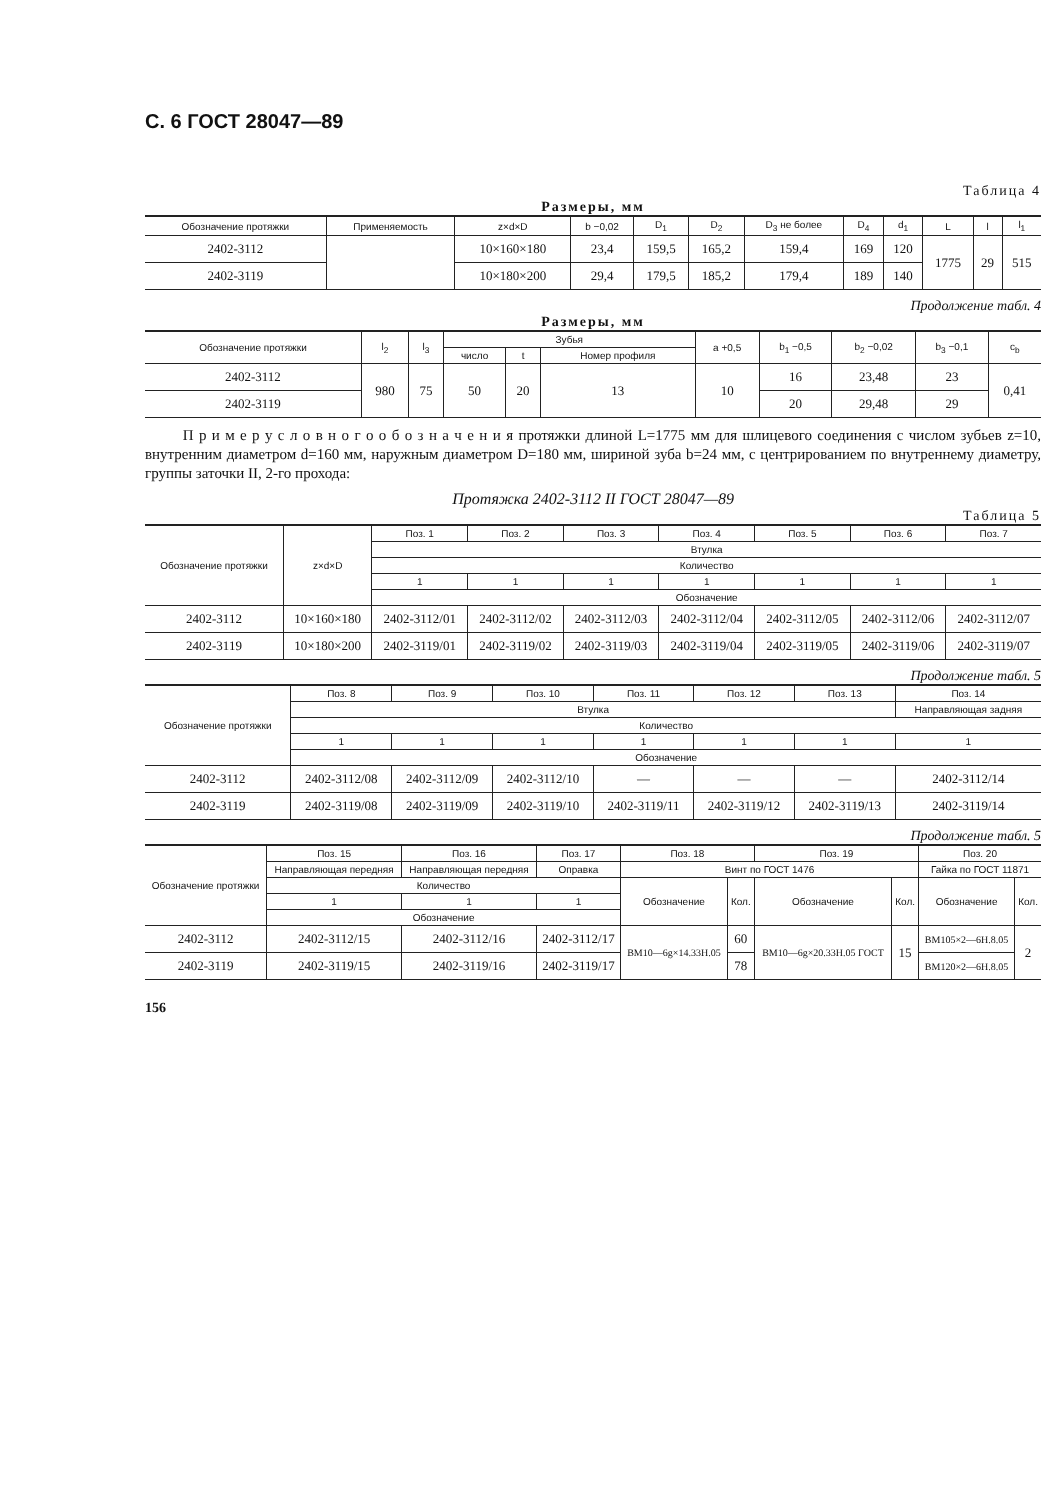С. 6 ГОСТ 28047—89
Таблица 4
Размеры, мм
| Обозначение протяжки | Применяемость | z×d×D | b −0,02 | D<sub>1</sub> | D<sub>2</sub> | D<sub>3</sub> не более | D<sub>4</sub> | d<sub>1</sub> | L | l | l<sub>1</sub> |
| --- | --- | --- | --- | --- | --- | --- | --- | --- | --- | --- | --- |
| 2402-3112 | | 10×160×180 | 23,4 | 159,5 | 165,2 | 159,4 | 169 | 120 | 1775 | 29 | 515 |
| 2402-3119 | | 10×180×200 | 29,4 | 179,5 | 185,2 | 179,4 | 189 | 140 | | | |
Продолжение табл. 4
Размеры, мм
| Обозначение протяжки | l<sub>2</sub> | l<sub>3</sub> | Зубья | | | a +0,5 | b<sub>1</sub> −0,5 | b<sub>2</sub> −0,02 | b<sub>3</sub> −0,1 | c<sub>b</sub> |
| --- | --- | --- | --- | --- | --- | --- | --- | --- | --- | --- |
| | | | число | t | Номер профиля | | | | | |
| 2402-3112 | 980 | 75 | 50 | 20 | 13 | 10 | 16 | 23,48 | 23 | 0,41 |
| 2402-3119 | | | | | | | 20 | 29,48 | 29 | |
П р и м е р у с л о в н о г о о б о з н а ч е н и я протяжки длиной L=1775 мм для шлицевого соединения с числом зубьев z=10, внутренним диаметром d=160 мм, наружным диаметром D=180 мм, шириной зуба b=24 мм, с центрированием по внутреннему диаметру, группы заточки II, 2-го прохода:
Протяжка 2402-3112 II ГОСТ 28047—89
Таблица 5
| Обозначение протяжки | z×d×D | Поз. 1 | Поз. 2 | Поз. 3 | Поз. 4 | Поз. 5 | Поз. 6 | Поз. 7 |
| --- | --- | --- | --- | --- | --- | --- | --- | --- |
| | | Втулка | | | | | | |
| | | Количество | | | | | | |
| | | 1 | 1 | 1 | 1 | 1 | 1 | 1 |
| | | Обозначение | | | | | | |
| 2402-3112 | 10×160×180 | 2402-3112/01 | 2402-3112/02 | 2402-3112/03 | 2402-3112/04 | 2402-3112/05 | 2402-3112/06 | 2402-3112/07 |
| 2402-3119 | 10×180×200 | 2402-3119/01 | 2402-3119/02 | 2402-3119/03 | 2402-3119/04 | 2402-3119/05 | 2402-3119/06 | 2402-3119/07 |
Продолжение табл. 5
| Обозначение протяжки | Поз. 8 | Поз. 9 | Поз. 10 | Поз. 11 | Поз. 12 | Поз. 13 | Поз. 14 |
| --- | --- | --- | --- | --- | --- | --- | --- |
| | Втулка | | | | | | Направляющая задняя |
| | Количество | | | | | | |
| | 1 | 1 | 1 | 1 | 1 | 1 | 1 |
| | Обозначение | | | | | | |
| 2402-3112 | 2402-3112/08 | 2402-3112/09 | 2402-3112/10 | — | — | — | 2402-3112/14 |
| 2402-3119 | 2402-3119/08 | 2402-3119/09 | 2402-3119/10 | 2402-3119/11 | 2402-3119/12 | 2402-3119/13 | 2402-3119/14 |
Продолжение табл. 5
| Обозначение протяжки | Поз. 15 | Поз. 16 | Поз. 17 | Поз. 18 | | Поз. 19 | | Поз. 20 | |
| --- | --- | --- | --- | --- | --- | --- | --- | --- | --- |
| | Направляющая передняя | Направляющая передняя | Оправка | Винт по ГОСТ 1476 | | | | Гайка по ГОСТ 11871 | |
| | Количество | | | Обозначение | Кол. | Обозначение | Кол. | Обозначение | Кол. |
| | 1 | 1 | 1 | | | | | | |
| | Обозначение | | | | | | | | |
| 2402-3112 | 2402-3112/15 | 2402-3112/16 | 2402-3112/17 | ВМ10—6g×14.33Н.05 | 60 | ВМ10—6g×20.33Н.05 ГОСТ | 15 | ВМ105×2—6Н.8.05 | 2 |
| 2402-3119 | 2402-3119/15 | 2402-3119/16 | 2402-3119/17 | | 78 | | | ВМ120×2—6Н.8.05 | |
156